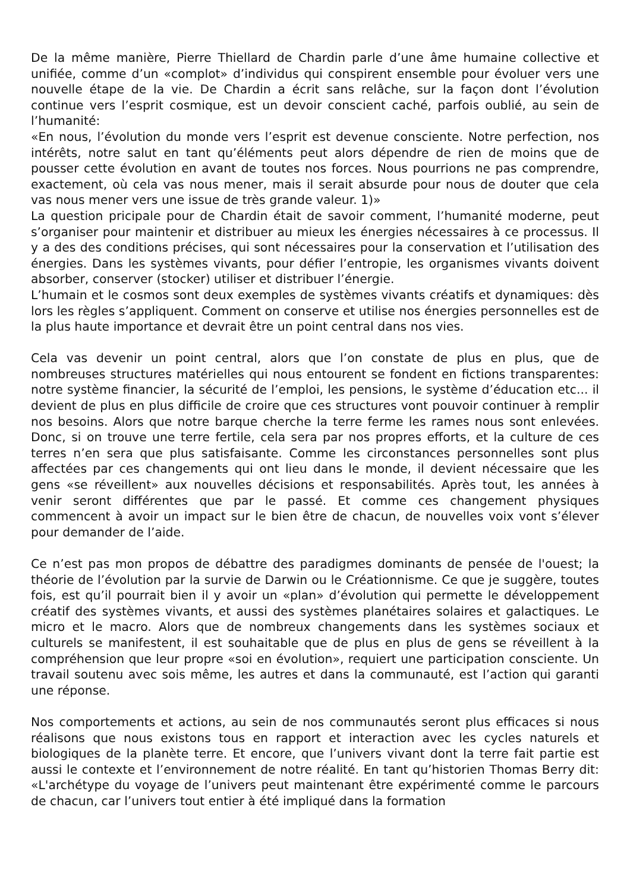De la même manière, Pierre Thiellard de Chardin parle d’une âme humaine collective et unifiée, comme d’un «complot» d’individus qui conspirent ensemble pour évoluer vers une nouvelle étape de la vie. De Chardin a écrit sans relâche, sur la façon dont l’évolution continue vers l’esprit cosmique, est un devoir conscient caché, parfois oublié, au sein de l’humanité:
«En nous, l’évolution du monde vers l’esprit est devenue consciente. Notre perfection, nos intérêts, notre salut en tant qu’éléments peut alors dépendre de rien de moins que de pousser cette évolution en avant de toutes nos forces. Nous pourrions ne pas comprendre, exactement, où cela vas nous mener, mais il serait absurde pour nous de douter que cela vas nous mener vers une issue de très grande valeur. 1)»
La question pricipale pour de Chardin était de savoir comment, l’humanité moderne, peut s’organiser pour maintenir et distribuer au mieux les énergies nécessaires à ce processus. Il y a des des conditions précises, qui sont nécessaires pour la conservation et l’utilisation des énergies. Dans les systèmes vivants, pour défier l’entropie, les organismes vivants doivent absorber, conserver (stocker) utiliser et distribuer l’énergie.
L’humain et le cosmos sont deux exemples de systèmes vivants créatifs et dynamiques: dès lors les règles s’appliquent. Comment on conserve et utilise nos énergies personnelles est de la plus haute importance et devrait être un point central dans nos vies.
Cela vas devenir un point central, alors que l’on constate de plus en plus, que de nombreuses structures matérielles qui nous entourent se fondent en fictions transparentes: notre système financier, la sécurité de l’emploi, les pensions, le système d’éducation etc... il devient de plus en plus difficile de croire que ces structures vont pouvoir continuer à remplir nos besoins. Alors que notre barque cherche la terre ferme les rames nous sont enlevées. Donc, si on trouve une terre fertile, cela sera par nos propres efforts, et la culture de ces terres n’en sera que plus satisfaisante. Comme les circonstances personnelles sont plus affectées par ces changements qui ont lieu dans le monde, il devient nécessaire que les gens «se réveillent» aux nouvelles décisions et responsabilités. Après tout, les années à venir seront différentes que par le passé. Et comme ces changement physiques commencent à avoir un impact sur le bien être de chacun, de nouvelles voix vont s’élever pour demander de l’aide.
Ce n’est pas mon propos de débattre des paradigmes dominants de pensée de l'ouest; la théorie de l’évolution par la survie de Darwin ou le Créationnisme. Ce que je suggère, toutes fois, est qu’il pourrait bien il y avoir un «plan» d’évolution qui permette le développement créatif des systèmes vivants, et aussi des systèmes planétaires solaires et galactiques. Le micro et le macro. Alors que de nombreux changements dans les systèmes sociaux et culturels se manifestent, il est souhaitable que de plus en plus de gens se réveillent à la compréhension que leur propre «soi en évolution», requiert une participation consciente. Un travail soutenu avec sois même, les autres et dans la communauté, est l’action qui garanti une réponse.
Nos comportements et actions, au sein de nos communautés seront plus efficaces si nous réalisons que nous existons tous en rapport et interaction avec les cycles naturels et biologiques de la planète terre. Et encore, que l’univers vivant dont la terre fait partie est aussi le contexte et l’environnement de notre réalité. En tant qu’historien Thomas Berry dit: «L'archétype du voyage de l’univers peut maintenant être expérimenté comme le parcours de chacun, car l’univers tout entier à été impliqué dans la formation